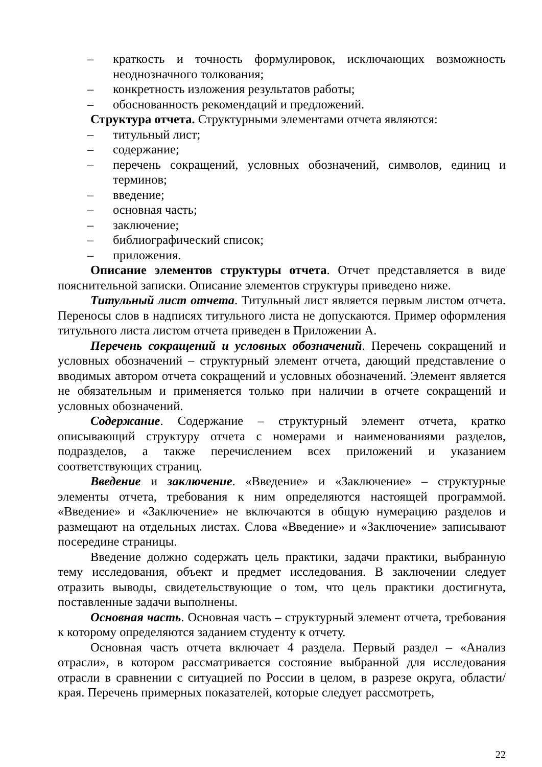– краткость и точность формулировок, исключающих возможность неоднозначного толкования;
– конкретность изложения результатов работы;
– обоснованность рекомендаций и предложений.
Структура отчета. Структурными элементами отчета являются:
– титульный лист;
– содержание;
– перечень сокращений, условных обозначений, символов, единиц и терминов;
– введение;
– основная часть;
– заключение;
– библиографический список;
– приложения.
Описание элементов структуры отчета. Отчет представляется в виде пояснительной записки. Описание элементов структуры приведено ниже.
Титульный лист отчета. Титульный лист является первым листом отчета. Переносы слов в надписях титульного листа не допускаются. Пример оформления титульного листа листом отчета приведен в Приложении А.
Перечень сокращений и условных обозначений. Перечень сокращений и условных обозначений – структурный элемент отчета, дающий представление о вводимых автором отчета сокращений и условных обозначений. Элемент является не обязательным и применяется только при наличии в отчете сокращений и условных обозначений.
Содержание. Содержание – структурный элемент отчета, кратко описывающий структуру отчета с номерами и наименованиями разделов, подразделов, а также перечислением всех приложений и указанием соответствующих страниц.
Введение и заключение. «Введение» и «Заключение» – структурные элементы отчета, требования к ним определяются настоящей программой. «Введение» и «Заключение» не включаются в общую нумерацию разделов и размещают на отдельных листах. Слова «Введение» и «Заключение» записывают посередине страницы.
Введение должно содержать цель практики, задачи практики, выбранную тему исследования, объект и предмет исследования. В заключении следует отразить выводы, свидетельствующие о том, что цель практики достигнута, поставленные задачи выполнены.
Основная часть. Основная часть – структурный элемент отчета, требования к которому определяются заданием студенту к отчету.
Основная часть отчета включает 4 раздела. Первый раздел – «Анализ отрасли», в котором рассматривается состояние выбранной для исследования отрасли в сравнении с ситуацией по России в целом, в разрезе округа, области/края. Перечень примерных показателей, которые следует рассмотреть,
22